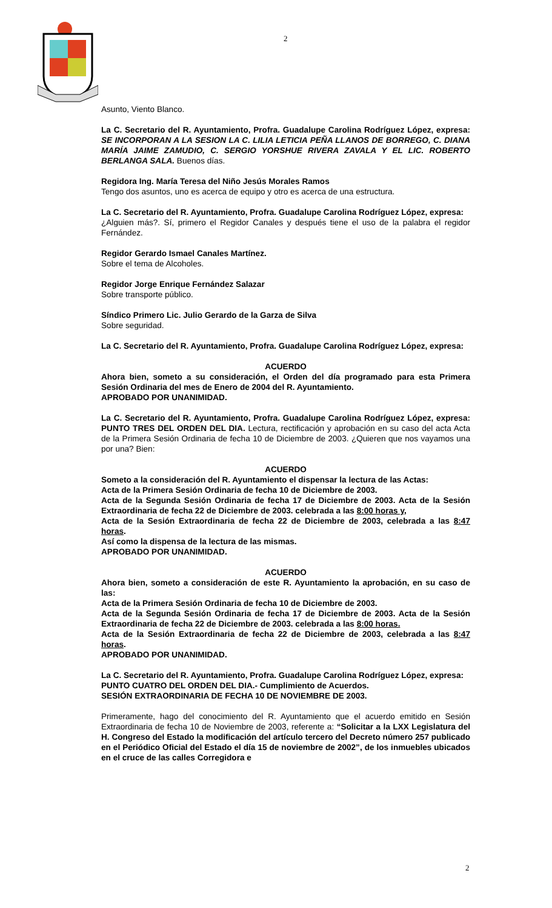2
Asunto, Viento Blanco.
La C. Secretario del R. Ayuntamiento, Profra. Guadalupe Carolina Rodríguez López, expresa: SE INCORPORAN A LA SESION LA C. LILIA LETICIA PEÑA LLANOS DE BORREGO, C. DIANA MARÍA JAIME ZAMUDIO, C. SERGIO YORSHUE RIVERA ZAVALA Y EL LIC. ROBERTO BERLANGA SALA. Buenos días.
Regidora Ing. María Teresa del Niño Jesús Morales Ramos
Tengo dos asuntos, uno es acerca de equipo y otro es acerca de una estructura.
La C. Secretario del R. Ayuntamiento, Profra. Guadalupe Carolina Rodríguez López, expresa:
¿Alguien más?. Sí, primero el Regidor Canales y después tiene el uso de la palabra el regidor Fernández.
Regidor Gerardo Ismael Canales Martínez.
Sobre el tema de Alcoholes.
Regidor Jorge Enrique Fernández Salazar
Sobre transporte público.
Síndico Primero Lic. Julio Gerardo de la Garza de Silva
Sobre seguridad.
La C. Secretario del R. Ayuntamiento, Profra. Guadalupe Carolina Rodríguez López, expresa:
ACUERDO
Ahora bien, someto a su consideración, el Orden del día programado para esta Primera Sesión Ordinaria del mes de Enero de 2004 del R. Ayuntamiento.
APROBADO POR UNANIMIDAD.
La C. Secretario del R. Ayuntamiento, Profra. Guadalupe Carolina Rodríguez López, expresa: PUNTO TRES DEL ORDEN DEL DIA. Lectura, rectificación y aprobación en su caso del acta Acta de la Primera Sesión Ordinaria de fecha 10 de Diciembre de 2003. ¿Quieren que nos vayamos una por una? Bien:
ACUERDO
Someto a la consideración del R. Ayuntamiento el dispensar la lectura de las Actas:
Acta de la Primera Sesión Ordinaria de fecha 10 de Diciembre de 2003.
Acta de la Segunda Sesión Ordinaria de fecha 17 de Diciembre de 2003. Acta de la Sesión Extraordinaria de fecha 22 de Diciembre de 2003. celebrada a las 8:00 horas y,
Acta de la Sesión Extraordinaria de fecha 22 de Diciembre de 2003, celebrada a las 8:47 horas.
Así como la dispensa de la lectura de las mismas.
APROBADO POR UNANIMIDAD.
ACUERDO
Ahora bien, someto a consideración de este R. Ayuntamiento la aprobación, en su caso de las:
Acta de la Primera Sesión Ordinaria de fecha 10 de Diciembre de 2003.
Acta de la Segunda Sesión Ordinaria de fecha 17 de Diciembre de 2003. Acta de la Sesión Extraordinaria de fecha 22 de Diciembre de 2003. celebrada a las 8:00 horas.
Acta de la Sesión Extraordinaria de fecha 22 de Diciembre de 2003, celebrada a las 8:47 horas.
APROBADO POR UNANIMIDAD.
La C. Secretario del R. Ayuntamiento, Profra. Guadalupe Carolina Rodríguez López, expresa:
PUNTO CUATRO DEL ORDEN DEL DIA.- Cumplimiento de Acuerdos.
SESIÓN EXTRAORDINARIA DE FECHA 10 DE NOVIEMBRE DE 2003.
Primeramente, hago del conocimiento del R. Ayuntamiento que el acuerdo emitido en Sesión Extraordinaria de fecha 10 de Noviembre de 2003, referente a: “Solicitar a la LXX Legislatura del H. Congreso del Estado la modificación del artículo tercero del Decreto número 257 publicado en el Periódico Oficial del Estado el día 15 de noviembre de 2002”, de los inmuebles ubicados en el cruce de las calles Corregidora e
2